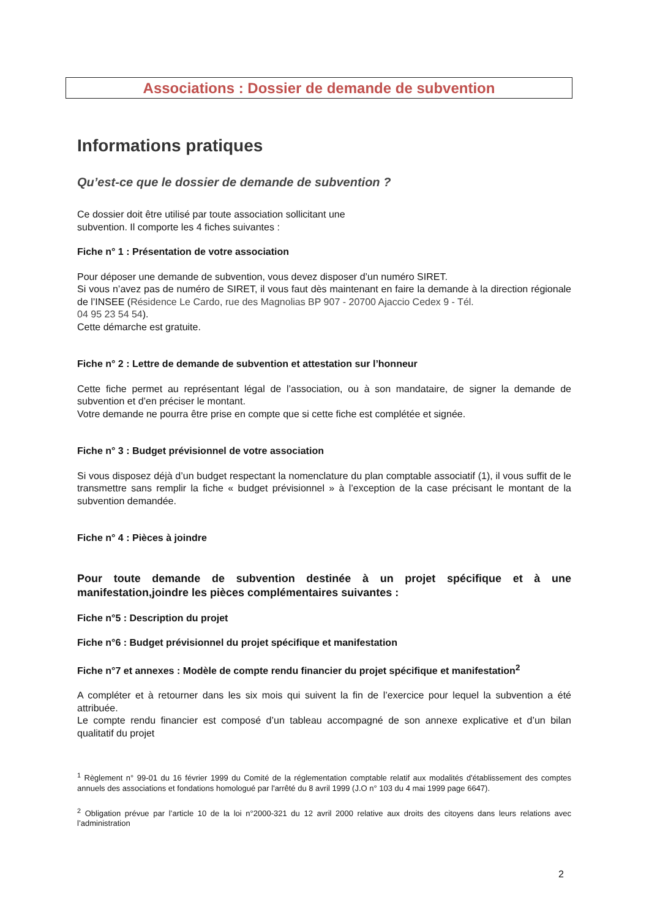Associations : Dossier de demande de subvention
Informations pratiques
Qu’est-ce que le dossier de demande de subvention ?
Ce dossier doit être utilisé par toute association sollicitant une
subvention. Il comporte les 4 fiches suivantes :
Fiche n° 1 : Présentation de votre association
Pour déposer une demande de subvention, vous devez disposer d’un numéro SIRET.
Si vous n’avez pas de numéro de SIRET, il vous faut dès maintenant en faire la demande à la direction régionale de l’INSEE (Résidence Le Cardo, rue des Magnolias BP 907 - 20700 Ajaccio Cedex 9 - Tél.
04 95 23 54 54).
Cette démarche est gratuite.
Fiche n° 2 : Lettre de demande de subvention et attestation sur l’honneur
Cette fiche permet au représentant légal de l’association, ou à son mandataire, de signer la demande de subvention et d’en préciser le montant.
Votre demande ne pourra être prise en compte que si cette fiche est complétée et signée.
Fiche n° 3 : Budget prévisionnel de votre association
Si vous disposez déjà d’un budget respectant la nomenclature du plan comptable associatif (1), il vous suffit de le transmettre sans remplir la fiche « budget prévisionnel » à l’exception de la case précisant le montant de la subvention demandée.
Fiche n° 4 : Pièces à joindre
Pour toute demande de subvention destinée à un projet spécifique et à une manifestation,joindre les pièces complémentaires suivantes :
Fiche n°5 : Description du projet
Fiche n°6 : Budget prévisionnel du projet spécifique et manifestation
Fiche n°7 et annexes : Modèle de compte rendu financier du projet spécifique et manifestation<sup>2</sup>
A compléter et à retourner dans les six mois qui suivent la fin de l’exercice pour lequel la subvention a été attribuée.
Le compte rendu financier est composé d’un tableau accompagné de son annexe explicative et d’un bilan qualitatif du projet
<sup>1</sup> Règlement n° 99-01 du 16 février 1999 du Comité de la réglementation comptable relatif aux modalités d'établissement des comptes annuels des associations et fondations homologué par l'arrêté du 8 avril 1999 (J.O n° 103 du 4 mai 1999 page 6647).
<sup>2</sup> Obligation prévue par l’article 10 de la loi n°2000-321 du 12 avril 2000 relative aux droits des citoyens dans leurs relations avec l’administration
2